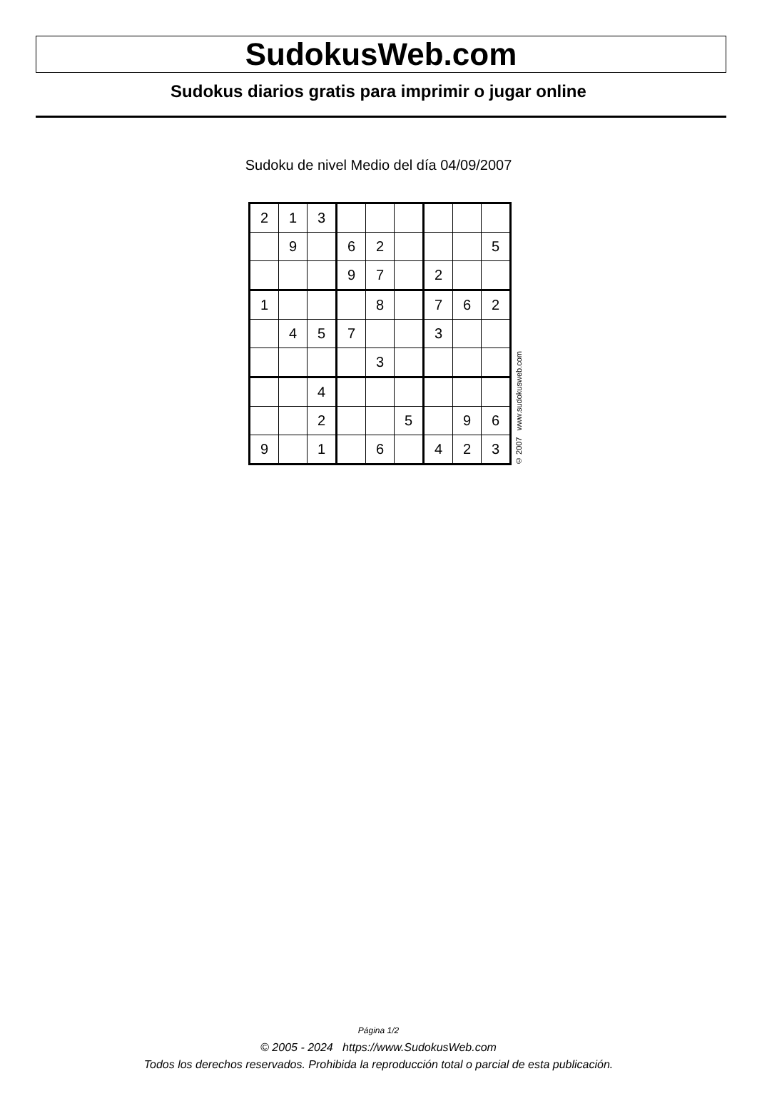SudokusWeb.com
Sudokus diarios gratis para imprimir o jugar online
Sudoku de nivel Medio del día 04/09/2007
| 2 | 1 | 3 | | | | | | |
| | 9 | | 6 | 2 | | | | 5 |
| | | | 9 | 7 | | 2 | | |
| 1 | | | | 8 | | 7 | 6 | 2 |
| | 4 | 5 | 7 | | | 3 | | |
| | | | | 3 | | | | |
| | | 4 | | | | | | |
| | | 2 | | | 5 | | 9 | 6 |
| 9 | | 1 | | 6 | | 4 | 2 | 3 |
© 2007 www.sudokusweb.com
Página 1/2
© 2005 - 2024 https://www.SudokusWeb.com
Todos los derechos reservados. Prohibida la reproducción total o parcial de esta publicación.